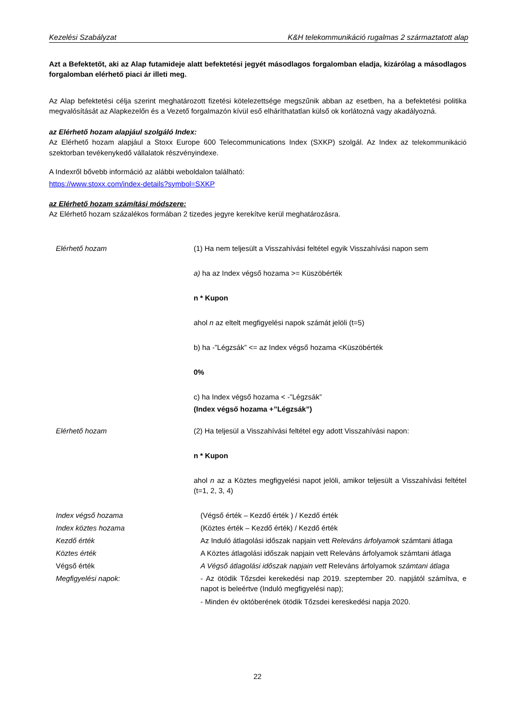Kezelési Szabályzat K&H telekommunikáció rugalmas 2 származtatott alap
Azt a Befektetőt, aki az Alap futamideje alatt befektetési jegyét másodlagos forgalomban eladja, kizárólag a másodlagos forgalomban elérhető piaci ár illeti meg.
Az Alap befektetési célja szerint meghatározott fizetési kötelezettsége megszűnik abban az esetben, ha a befektetési politika megvalósítását az Alapkezelőn és a Vezető forgalmazón kívül eső elháríthatatlan külső ok korlátozná vagy akadályozná.
az Elérhető hozam alapjául szolgáló Index:
Az Elérhető hozam alapjául a Stoxx Europe 600 Telecommunications Index (SXKP) szolgál. Az Index az telekommunikáció szektorban tevékenykedő vállalatok részvényindexe.
A Indexről bővebb információ az alábbi weboldalon található:
https://www.stoxx.com/index-details?symbol=SXKP
az Elérhető hozam számítási módszere:
Az Elérhető hozam százalékos formában 2 tizedes jegyre kerekítve kerül meghatározásra.
| Elérhető hozam | (1) Ha nem teljesült a Visszahívási feltétel egyik Visszahívási napon sem a) ha az Index végső hozama >= Küszöbérték n * Kupon ahol n az eltelt megfigyelési napok számát jelöli (t=5) b) ha -”Légzsák” <= az Index végső hozama <Küszöbérték 0% c) ha Index végső hozama < -”Légzsák” (Index végső hozama +”Légzsák”) |
| Elérhető hozam | (2) Ha teljesül a Visszahívási feltétel egy adott Visszahívási napon: n * Kupon ahol n az a Köztes megfigyelési napot jelöli, amikor teljesült a Visszahívási feltétel (t=1, 2, 3, 4) |
| Index végső hozama | (Végső érték – Kezdő érték ) / Kezdő érték |
| Index köztes hozama | (Köztes érték – Kezdő érték) / Kezdő érték |
| Kezdő érték | Az Induló átlagolási időszak napjain vett Releváns árfolyamok számtani átlaga |
| Köztes érték | A Köztes átlagolási időszak napjain vett Releváns árfolyamok számtani átlaga |
| Végső érték | A Végső átlagolási időszak napjain vett Releváns árfolyamok számtani átlaga |
| Megfigyelési napok: | - Az ötödik Tőzsdei kerekedési nap 2019. szeptember 20. napjától számítva, e napot is beleértve (Induló megfigyelési nap); - Minden év októberének ötödik Tőzsdei kereskedési napja 2020. |
22